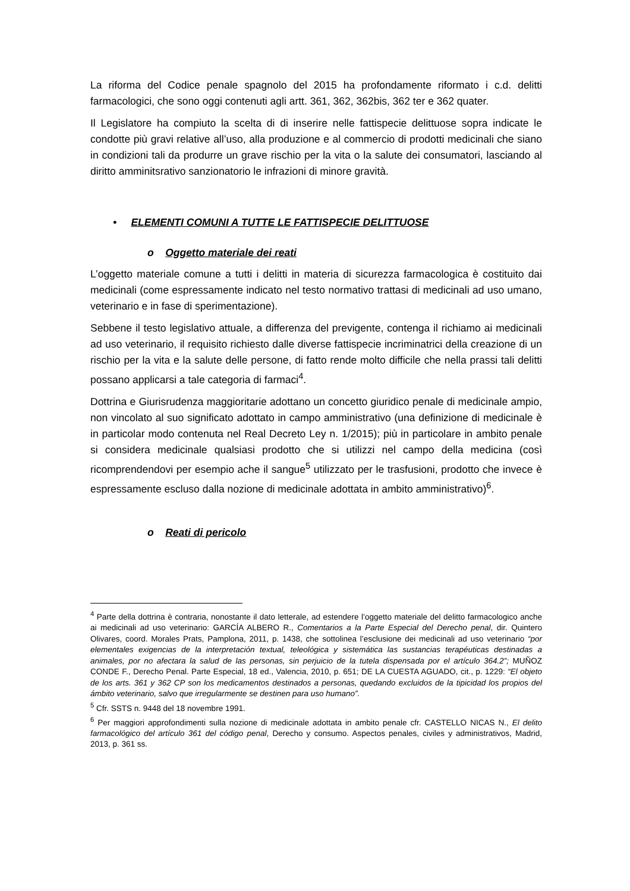La riforma del Codice penale spagnolo del 2015 ha profondamente riformato i c.d. delitti farmacologici, che sono oggi contenuti agli artt. 361, 362, 362bis, 362 ter e 362 quater.
Il Legislatore ha compiuto la scelta di di inserire nelle fattispecie delittuose sopra indicate le condotte più gravi relative all’uso, alla produzione e al commercio di prodotti medicinali che siano in condizioni tali da produrre un grave rischio per la vita o la salute dei consumatori, lasciando al diritto amminitsrativo sanzionatorio le infrazioni di minore gravità.
• ELEMENTI COMUNI A TUTTE LE FATTISPECIE DELITTUOSE
o Oggetto materiale dei reati
L’oggetto materiale comune a tutti i delitti in materia di sicurezza farmacologica è costituito dai medicinali (come espressamente indicato nel testo normativo trattasi di medicinali ad uso umano, veterinario e in fase di sperimentazione).
Sebbene il testo legislativo attuale, a differenza del previgente, contenga il richiamo ai medicinali ad uso veterinario, il requisito richiesto dalle diverse fattispecie incriminatrici della creazione di un rischio per la vita e la salute delle persone, di fatto rende molto difficile che nella prassi tali delitti possano applicarsi a tale categoria di farmaci<sup>4</sup>.
Dottrina e Giurisrudenza maggioritarie adottano un concetto giuridico penale di medicinale ampio, non vincolato al suo significato adottato in campo amministrativo (una definizione di medicinale è in particolar modo contenuta nel Real Decreto Ley n. 1/2015); più in particolare in ambito penale si considera medicinale qualsiasi prodotto che si utilizzi nel campo della medicina (così ricomprendendovi per esempio ache il sangue<sup>5</sup> utilizzato per le trasfusioni, prodotto che invece è espressamente escluso dalla nozione di medicinale adottata in ambito amministrativo)<sup>6</sup>.
o Reati di pericolo
<sup>4</sup> Parte della dottrina è contraria, nonostante il dato letterale, ad estendere l’oggetto materiale del delitto farmacologico anche ai medicinali ad uso veterinario: GARCÍA ALBERO R., Comentarios a la Parte Especial del Derecho penal, dir. Quintero Olivares, coord. Morales Prats, Pamplona, 2011, p. 1438, che sottolinea l’esclusione dei medicinali ad uso veterinario “por elementales exigencias de la interpretación textual, teleológica y sistemática las sustancias terapéuticas destinadas a animales, por no afectara la salud de las personas, sin perjuicio de la tutela dispensada por el artículo 364.2”; MUÑOZ CONDE F., Derecho Penal. Parte Especial, 18 ed., Valencia, 2010, p. 651; DE LA CUESTA AGUADO, cit., p. 1229: “El objeto de los arts. 361 y 362 CP son los medicamentos destinados a personas, quedando excluidos de la tipicidad los propios del ámbito veterinario, salvo que irregularmente se destinen para uso humano”.
<sup>5</sup> Cfr. SSTS n. 9448 del 18 novembre 1991.
<sup>6</sup> Per maggiori approfondimenti sulla nozione di medicinale adottata in ambito penale cfr. CASTELLO NICAS N., El delito farmacológico del artículo 361 del código penal, Derecho y consumo. Aspectos penales, civiles y administrativos, Madrid, 2013, p. 361 ss.